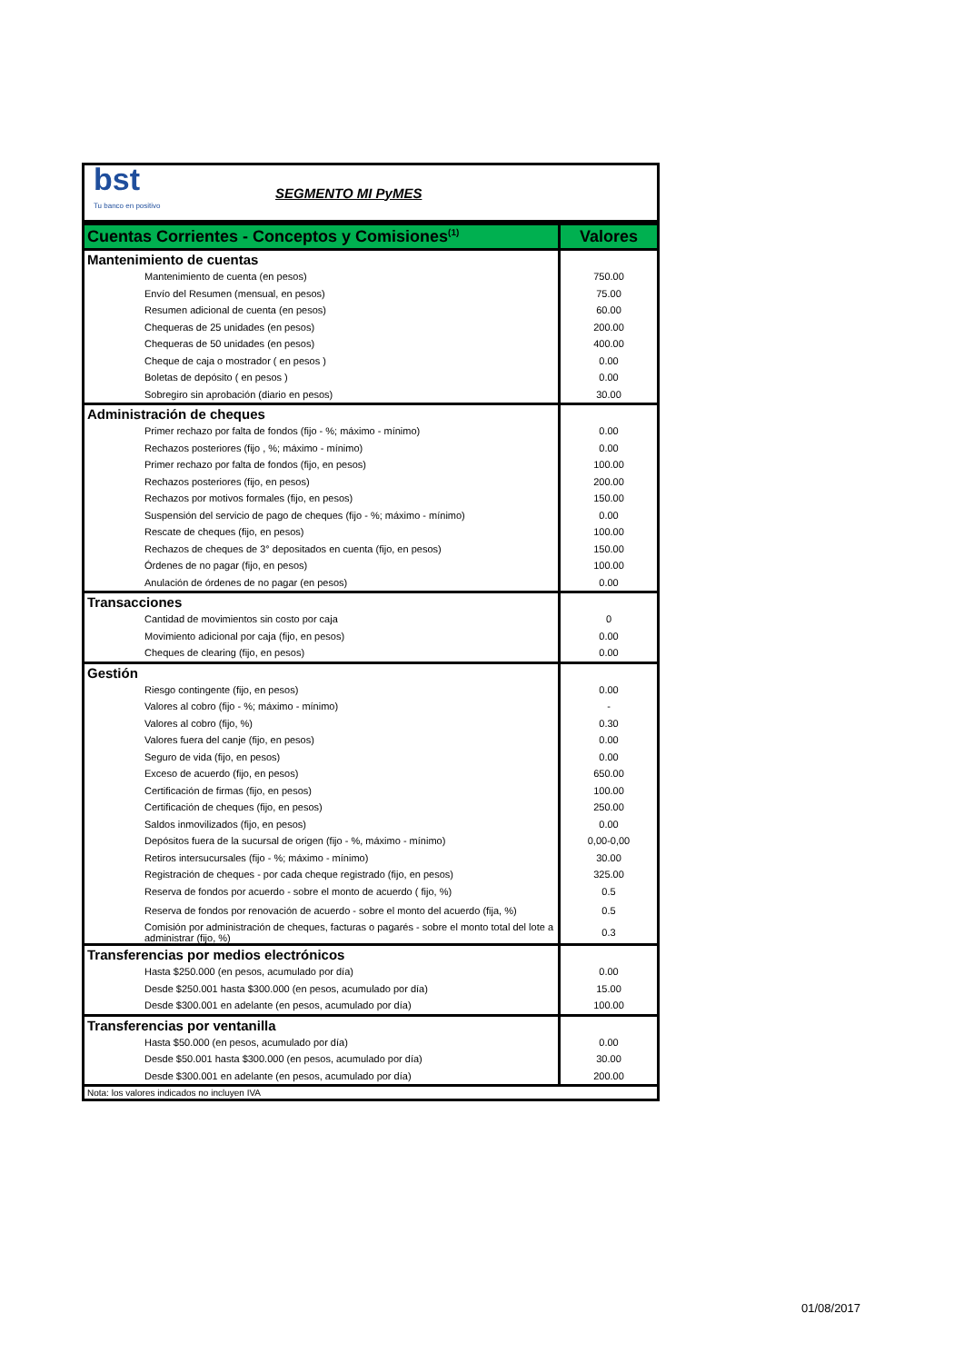| / bst Tu banco en positivo / SEGMENTO MI PyMES / | |
| Cuentas Corrientes - Conceptos y Comisiones<sup>(1)</sup> | Valores |
| Mantenimiento de cuentas | |
| Mantenimiento de cuenta (en pesos) | 750.00 |
| Envío del Resumen (mensual, en pesos) | 75.00 |
| Resumen adicional de cuenta (en pesos) | 60.00 |
| Chequeras de 25 unidades (en pesos) | 200.00 |
| Chequeras de 50 unidades (en pesos) | 400.00 |
| Cheque de caja o mostrador ( en pesos ) | 0.00 |
| Boletas de depósito ( en pesos ) | 0.00 |
| Sobregiro sin aprobación (diario en pesos) | 30.00 |
| Administración de cheques | |
| Primer rechazo por falta de fondos (fijo - %; máximo - mínimo) | 0.00 |
| Rechazos posteriores (fijo , %; máximo - mínimo) | 0.00 |
| Primer rechazo por falta de fondos (fijo, en pesos) | 100.00 |
| Rechazos posteriores (fijo, en pesos) | 200.00 |
| Rechazos por motivos formales (fijo, en pesos) | 150.00 |
| Suspensión del servicio de pago de cheques (fijo - %; máximo - mínimo) | 0.00 |
| Rescate de cheques (fijo, en pesos) | 100.00 |
| Rechazos de cheques de 3° depositados en cuenta (fijo, en pesos) | 150.00 |
| Órdenes de no pagar (fijo, en pesos) | 100.00 |
| Anulación de órdenes de no pagar (en pesos) | 0.00 |
| Transacciones | |
| Cantidad de movimientos sin costo por caja | 0 |
| Movimiento adicional por caja (fijo, en pesos) | 0.00 |
| Cheques de clearing (fijo, en pesos) | 0.00 |
| Gestión | |
| Riesgo contingente (fijo, en pesos) | 0.00 |
| Valores al cobro (fijo - %; máximo - mínimo) | - |
| Valores al cobro (fijo, %) | 0.30 |
| Valores fuera del canje (fijo, en pesos) | 0.00 |
| Seguro de vida (fijo, en pesos) | 0.00 |
| Exceso de acuerdo (fijo, en pesos) | 650.00 |
| Certificación de firmas (fijo, en pesos) | 100.00 |
| Certificación de cheques (fijo, en pesos) | 250.00 |
| Saldos inmovilizados (fijo, en pesos) | 0.00 |
| Depósitos fuera de la sucursal de origen (fijo - %, máximo - mínimo) | 0,00-0,00 |
| Retiros intersucursales (fijo - %; máximo - mínimo) | 30.00 |
| Registración de cheques - por cada cheque registrado (fijo, en pesos) | 325.00 |
| Reserva de fondos por acuerdo - sobre el monto de acuerdo ( fijo, %) | 0.5 |
| Reserva de fondos por renovación de acuerdo - sobre el monto del acuerdo (fija, %) | 0.5 |
| Comisión por administración de cheques, facturas o pagarés - sobre el monto total del lote a administrar (fijo, %) | 0.3 |
| Transferencias por medios electrónicos | |
| Hasta $250.000 (en pesos, acumulado por día) | 0.00 |
| Desde $250.001 hasta $300.000 (en pesos, acumulado por día) | 15.00 |
| Desde $300.001 en adelante (en pesos, acumulado por día) | 100.00 |
| Transferencias por ventanilla | |
| Hasta $50.000 (en pesos, acumulado por día) | 0.00 |
| Desde $50.001 hasta $300.000 (en pesos, acumulado por día) | 30.00 |
| Desde $300.001 en adelante (en pesos, acumulado por día) | 200.00 |
| Nota: los valores indicados no incluyen IVA | |
01/08/2017